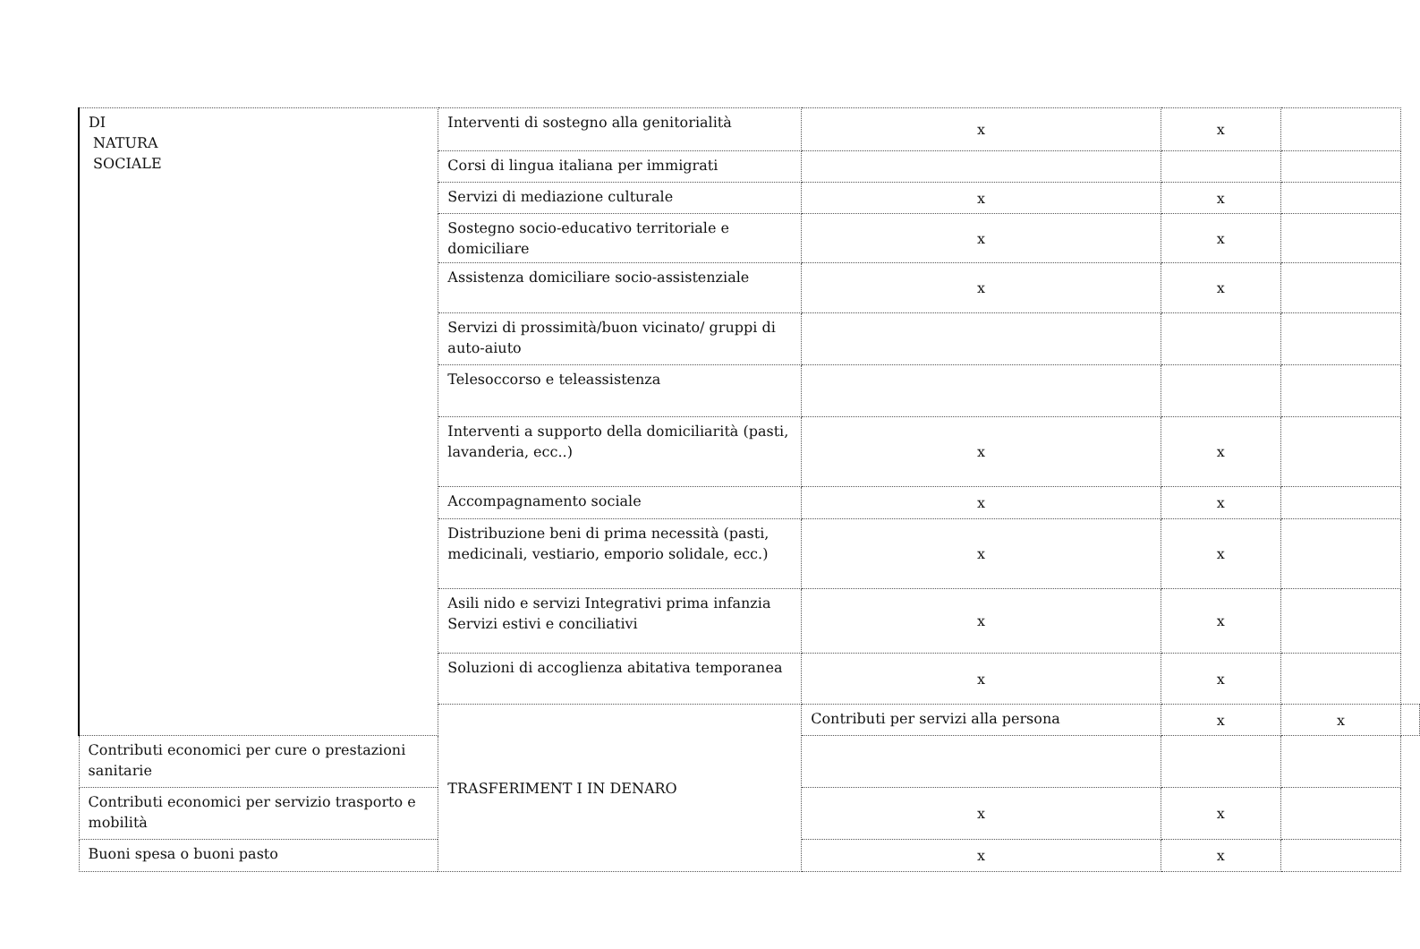| DI NATURA SOCIALE | Interventi di sostegno alla genitorialità | x | x | | |
| | Corsi di lingua italiana per immigrati | | | | |
| | Servizi di mediazione culturale | x | x | | |
| | Sostegno socio-educativo territoriale e domiciliare | x | x | | |
| | Assistenza domiciliare socio-assistenziale | x | x | | |
| | Servizi di prossimità/buon vicinato/ gruppi di auto-aiuto | | | | |
| | Telesoccorso e teleassistenza | | | | |
| | Interventi a supporto della domiciliarità (pasti, lavanderia, ecc..) | x | x | | |
| | Accompagnamento sociale | x | x | | |
| | Distribuzione beni di prima necessità (pasti, medicinali, vestiario, emporio solidale, ecc.) | x | x | | |
| | Asili nido e servizi Integrativi prima infanzia Servizi estivi e conciliativi | x | x | | |
| | Soluzioni di accoglienza abitativa temporanea | x | x | | |
| | TRASFERIMENT I IN DENARO | Contributi per servizi alla persona | x | x | |
| Contributi economici per cure o prestazioni sanitarie | | | | | |
| Contributi economici per servizio trasporto e mobilità | | x | x | | |
| Buoni spesa o buoni pasto | | x | x | | |